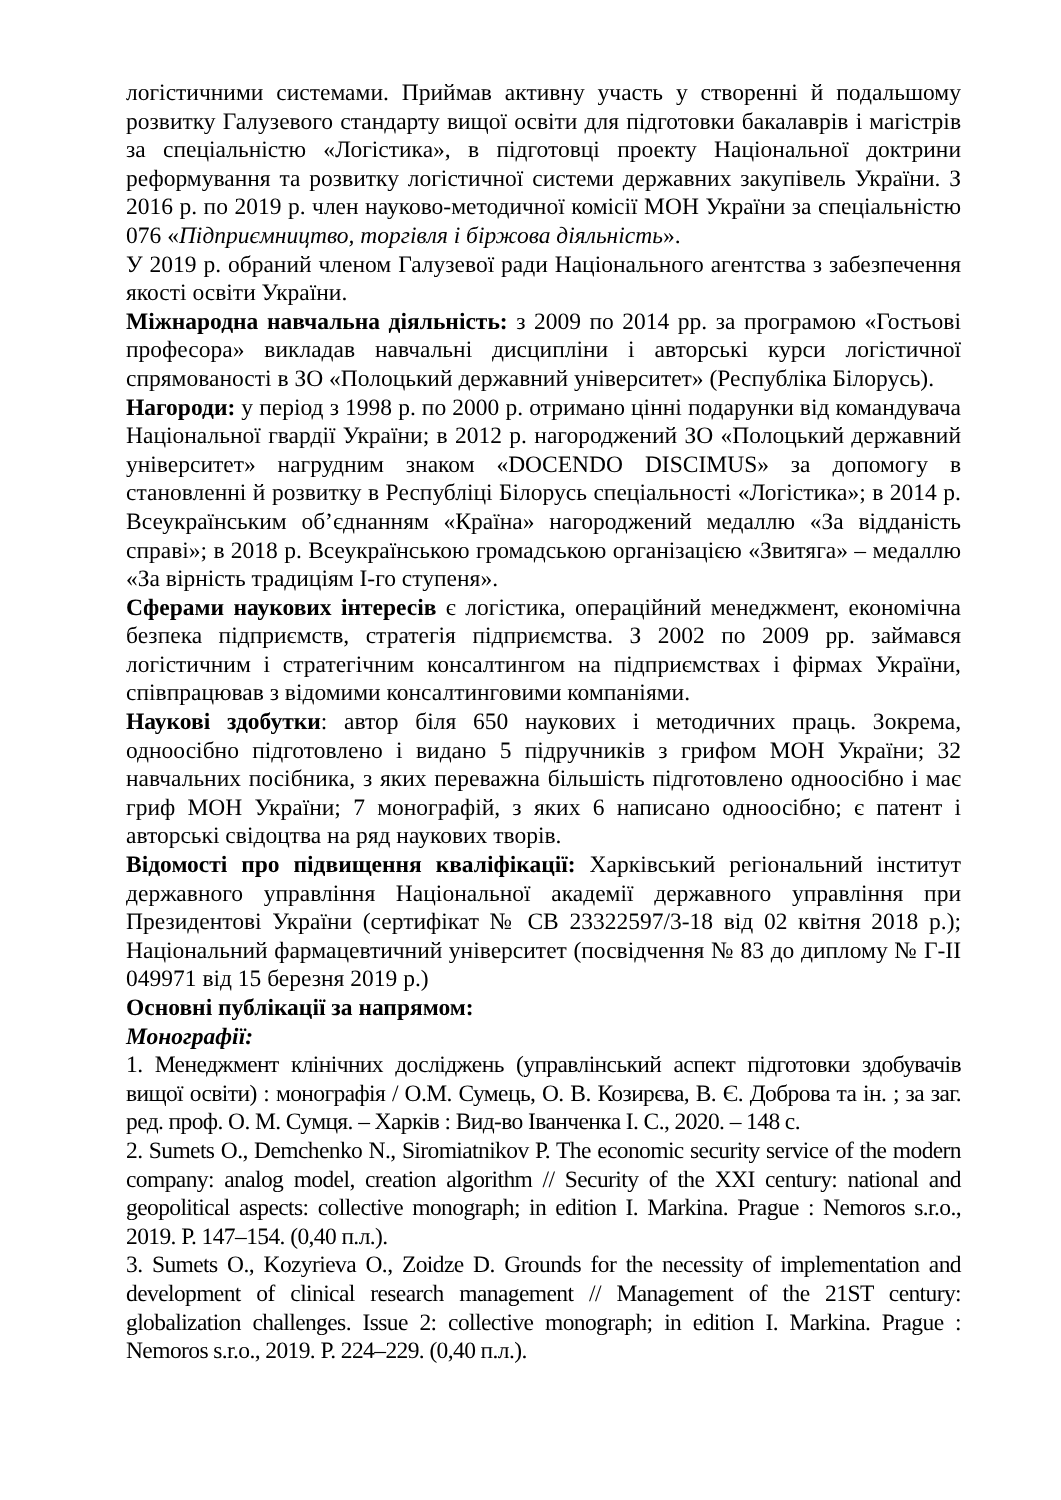логістичними системами. Приймав активну участь у створенні й подальшому розвитку Галузевого стандарту вищої освіти для підготовки бакалаврів і магістрів за спеціальністю «Логістика», в підготовці проекту Національної доктрини реформування та розвитку логістичної системи державних закупівель України. З 2016 р. по 2019 р. член науково-методичної комісії МОН України за спеціальністю 076 «Підприємництво, торгівля і біржова діяльність».
У 2019 р. обраний членом Галузевої ради Національного агентства з забезпечення якості освіти України.
Міжнародна навчальна діяльність: з 2009 по 2014 рр. за програмою «Гостьові професора» викладав навчальні дисципліни і авторські курси логістичної спрямованості в ЗО «Полоцький державний університет» (Республіка Білорусь).
Нагороди: у період з 1998 р. по 2000 р. отримано цінні подарунки від командувача Національної гвардії України; в 2012 р. нагороджений ЗО «Полоцький державний університет» нагрудним знаком «DOCENDO DISCIMUS» за допомогу в становленні й розвитку в Республіці Білорусь спеціальності «Логістика»; в 2014 р. Всеукраїнським об’єднанням «Країна» нагороджений медаллю «За відданість справі»; в 2018 р. Всеукраїнською громадською організацією «Звитяга» – медаллю «За вірність традиціям I-го ступеня».
Сферами наукових інтересів є логістика, операційний менеджмент, економічна безпека підприємств, стратегія підприємства. З 2002 по 2009 рр. займався логістичним і стратегічним консалтингом на підприємствах і фірмах України, співпрацював з відомими консалтинговими компаніями.
Наукові здобутки: автор біля 650 наукових і методичних праць. Зокрема, одноосібно підготовлено і видано 5 підручників з грифом МОН України; 32 навчальних посібника, з яких переважна більшість підготовлено одноосібно і має гриф МОН України; 7 монографій, з яких 6 написано одноосібно; є патент і авторські свідоцтва на ряд наукових творів.
Відомості про підвищення кваліфікації: Харківський регіональний інститут державного управління Національної академії державного управління при Президентові України (сертифікат № СВ 23322597/3-18 від 02 квітня 2018 р.); Національний фармацевтичний університет (посвідчення № 83 до диплому № Г-ІІ 049971 від 15 березня 2019 р.)
Основні публікації за напрямом:
Монографії:
1. Менеджмент клінічних досліджень (управлінський аспект підготовки здобувачів вищої освіти) : монографія / О.М. Сумець, О. В. Козирєва, В. Є. Доброва та ін. ; за заг. ред. проф. О. М. Сумця. – Харків : Вид-во Іванченка І. С., 2020. – 148 с.
2. Sumets O., Demchenko N., Siromiatnikov P. The economic security service of the modern company: analog model, creation algorithm // Security of the XXI century: national and geopolitical aspects: collective monograph; in edition I. Markina. Prague : Nemoros s.r.o., 2019. P. 147–154. (0,40 п.л.).
3. Sumets O., Kozyrieva O., Zoidze D. Grounds for the necessity of implementation and development of clinical research management // Management of the 21ST century: globalization challenges. Issue 2: collective monograph; in edition I. Markina. Prague : Nemoros s.r.o., 2019. P. 224–229. (0,40 п.л.).